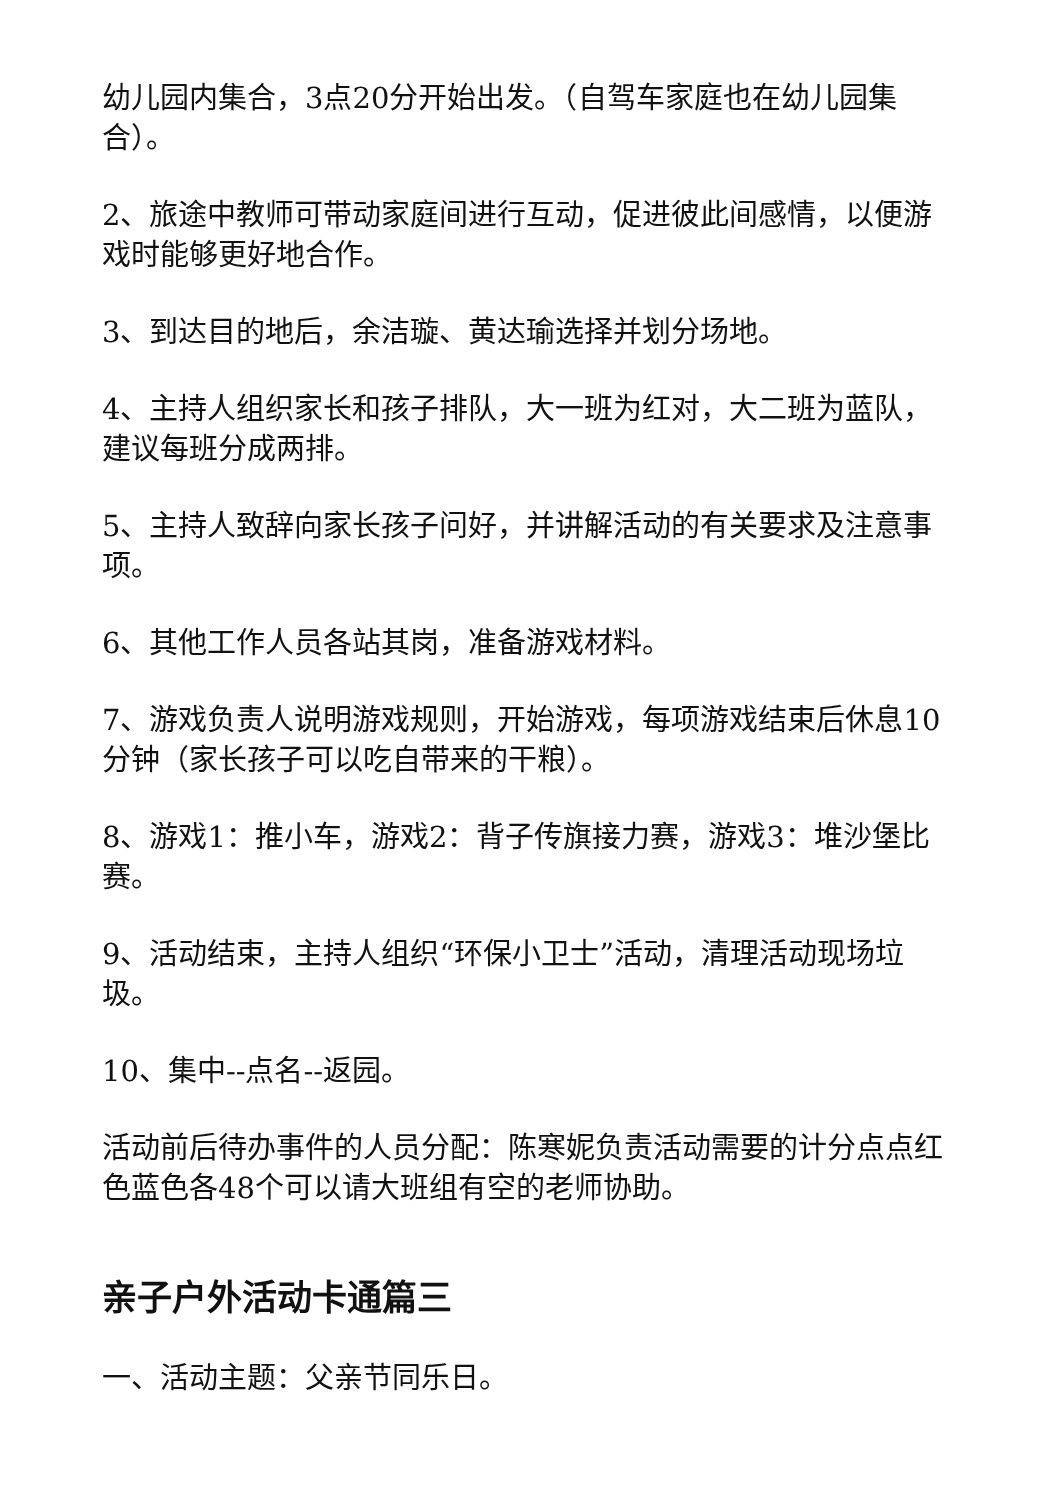幼儿园内集合，3点20分开始出发。（自驾车家庭也在幼儿园集合）。
2、旅途中教师可带动家庭间进行互动，促进彼此间感情，以便游戏时能够更好地合作。
3、到达目的地后，余洁璇、黄达瑜选择并划分场地。
4、主持人组织家长和孩子排队，大一班为红对，大二班为蓝队，建议每班分成两排。
5、主持人致辞向家长孩子问好，并讲解活动的有关要求及注意事项。
6、其他工作人员各站其岗，准备游戏材料。
7、游戏负责人说明游戏规则，开始游戏，每项游戏结束后休息10分钟（家长孩子可以吃自带来的干粮）。
8、游戏1：推小车，游戏2：背子传旗接力赛，游戏3：堆沙堡比赛。
9、活动结束，主持人组织“环保小卫士”活动，清理活动现场垃圾。
10、集中--点名--返园。
活动前后待办事件的人员分配：陈寒妮负责活动需要的计分点点红色蓝色各48个可以请大班组有空的老师协助。
亲子户外活动卡通篇三
一、活动主题：父亲节同乐日。